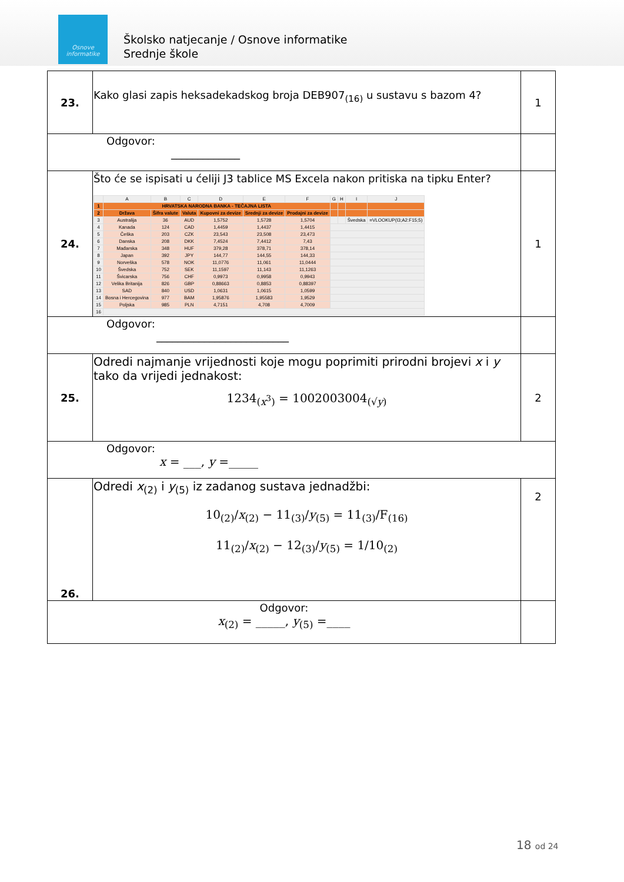Osnove informatike
Školsko natjecanje / Osnove informatike
Srednje škole
| 23. | Kako glasi zapis heksadekadskog broja DEB907<sub>(16)</sub> u sustavu s bazom 4? | 1 |
| Odgovor: _____________ | | |
| 24. | Što će se ispisati u ćeliji J3 tablice MS Excela nakon pritiska na tipku Enter? / / A / B / C / D / E / F / G / H / I / J / / 1 / HRVATSKA NARODNA BANKA - TEČAJNA LISTA / / / / / / / / / / / 2 / Država / Šifra valute / Valuta / Kupovni za devize / Srednji za devize / Prodajni za devize / / / / / / 3 / Australija / 36 / AUD / 1,5752 / 1,5728 / 1,5704 / / / Švedska / =VLOOKUP(I3;A2:F15;5) / / 4 / Kanada / 124 / CAD / 1,4459 / 1,4437 / 1,4415 / / / / / / 5 / Češka / 203 / CZK / 23,543 / 23,508 / 23,473 / / / / / / 6 / Danska / 208 / DKK / 7,4524 / 7,4412 / 7,43 / / / / / / 7 / Mađarska / 348 / HUF / 379,28 / 378,71 / 378,14 / / / / / / 8 / Japan / 392 / JPY / 144,77 / 144,55 / 144,33 / / / / / / 9 / Norveška / 578 / NOK / 11,0776 / 11,061 / 11,0444 / / / / / / 10 / Švedska / 752 / SEK / 11,1597 / 11,143 / 11,1263 / / / / / / 11 / Švicarska / 756 / CHF / 0,9973 / 0,9958 / 0,9943 / / / / / / 12 / Velika Britanija / 826 / GBP / 0,88663 / 0,8853 / 0,88397 / / / / / / 13 / SAD / 840 / USD / 1,0631 / 1,0615 / 1,0599 / / / / / / 14 / Bosna i Hercegovina / 977 / BAM / 1,95876 / 1,95583 / 1,9529 / / / / / / 15 / Poljska / 985 / PLN / 4,7151 / 4,708 / 4,7009 / / / / / / 16 / / / / / / / / / / / | 1 |
| Odgovor: _________________________ | | |
| 25. | Odredi najmanje vrijednosti koje mogu poprimiti prirodni brojevi x i y tako da vrijedi jednakost: 1234<sub>(x<sup>3</sup>)</sub> = 1002003004<sub>(√y)</sub> | 2 |
| Odgovor: x = ___, y =_____ | | |
| 26. | Odredi x<sub>(2)</sub> i y<sub>(5)</sub> iz zadanog sustava jednadžbi: 10<sub>(2)</sub>/ x<sub>(2)</sub> − 11<sub>(3)</sub>/ y<sub>(5)</sub> = 11<sub>(3)</sub>/F<sub>(16)</sub> 11<sub>(2)</sub>/ x<sub>(2)</sub> − 12<sub>(3)</sub>/ y<sub>(5)</sub> = 1/10<sub>(2)</sub> | 2 |
| Odgovor: x<sub>(2)</sub> = _____, y<sub>(5)</sub> =____ | | |
18 od 24